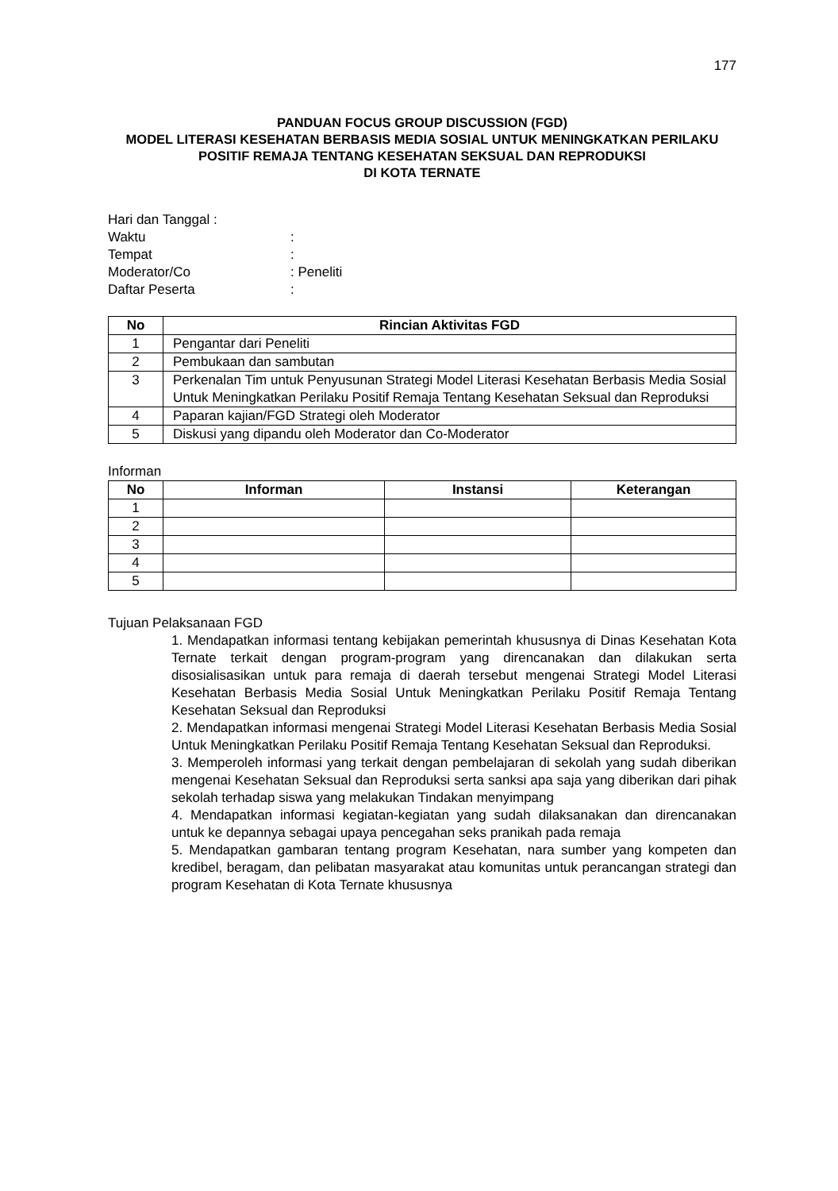177
PANDUAN FOCUS GROUP DISCUSSION (FGD)
MODEL LITERASI KESEHATAN BERBASIS MEDIA SOSIAL UNTUK MENINGKATKAN PERILAKU POSITIF REMAJA TENTANG KESEHATAN SEKSUAL DAN REPRODUKSI
DI KOTA TERNATE
| Hari dan Tanggal : | |
| Waktu | : |
| Tempat | : |
| Moderator/Co | : Peneliti |
| Daftar Peserta | : |
| No | Rincian Aktivitas FGD |
| --- | --- |
| 1 | Pengantar dari Peneliti |
| 2 | Pembukaan dan sambutan |
| 3 | Perkenalan Tim untuk Penyusunan Strategi Model Literasi Kesehatan Berbasis Media Sosial Untuk Meningkatkan Perilaku Positif Remaja Tentang Kesehatan Seksual dan Reproduksi |
| 4 | Paparan kajian/FGD Strategi oleh Moderator |
| 5 | Diskusi yang dipandu oleh Moderator dan Co-Moderator |
Informan
| No | Informan | Instansi | Keterangan |
| --- | --- | --- | --- |
| 1 | | | |
| 2 | | | |
| 3 | | | |
| 4 | | | |
| 5 | | | |
Tujuan Pelaksanaan FGD
1. Mendapatkan informasi tentang kebijakan pemerintah khususnya di Dinas Kesehatan Kota Ternate terkait dengan program-program yang direncanakan dan dilakukan serta disosialisasikan untuk para remaja di daerah tersebut mengenai Strategi Model Literasi Kesehatan Berbasis Media Sosial Untuk Meningkatkan Perilaku Positif Remaja Tentang Kesehatan Seksual dan Reproduksi
2. Mendapatkan informasi mengenai Strategi Model Literasi Kesehatan Berbasis Media Sosial Untuk Meningkatkan Perilaku Positif Remaja Tentang Kesehatan Seksual dan Reproduksi.
3. Memperoleh informasi yang terkait dengan pembelajaran di sekolah yang sudah diberikan mengenai Kesehatan Seksual dan Reproduksi serta sanksi apa saja yang diberikan dari pihak sekolah terhadap siswa yang melakukan Tindakan menyimpang
4. Mendapatkan informasi kegiatan-kegiatan yang sudah dilaksanakan dan direncanakan untuk ke depannya sebagai upaya pencegahan seks pranikah pada remaja
5. Mendapatkan gambaran tentang program Kesehatan, nara sumber yang kompeten dan kredibel, beragam, dan pelibatan masyarakat atau komunitas untuk perancangan strategi dan program Kesehatan di Kota Ternate khususnya